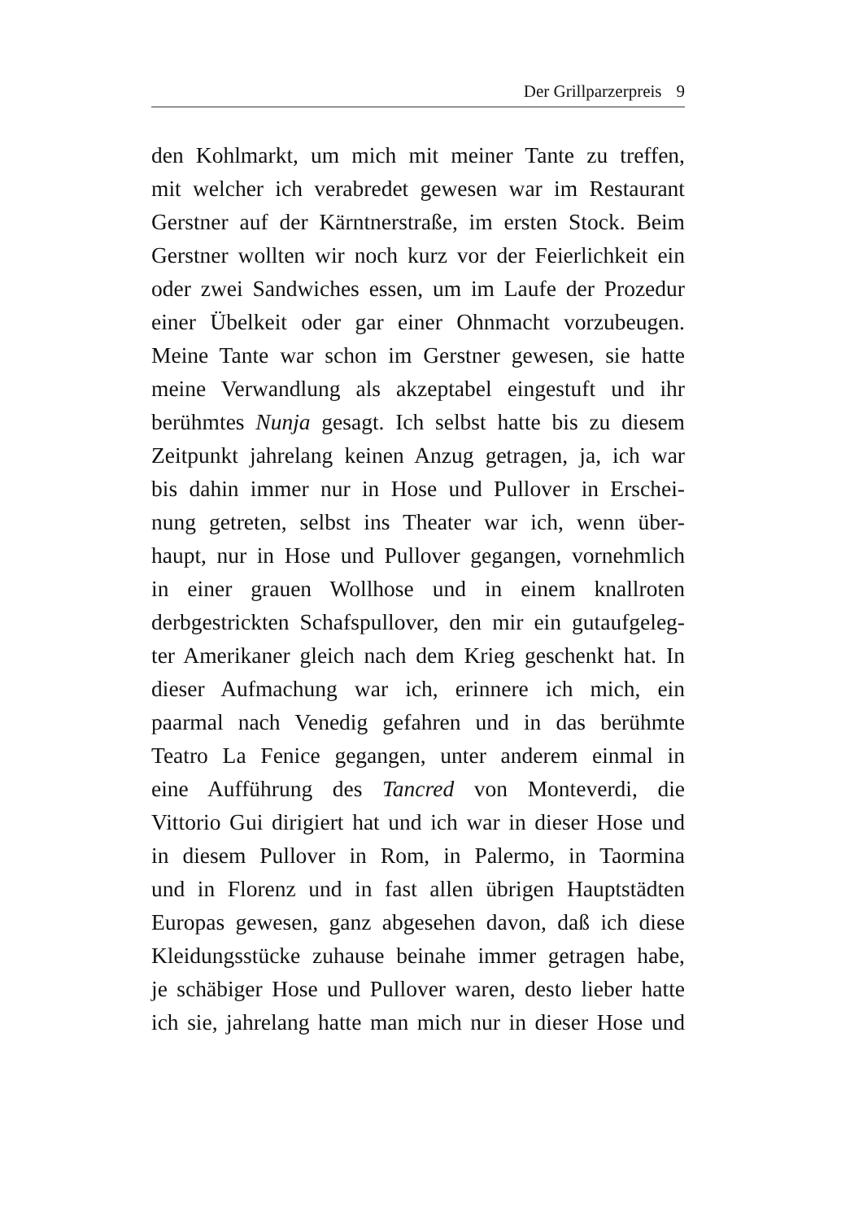Der Grillparzerpreis 9
den Kohlmarkt, um mich mit meiner Tante zu treffen,
mit welcher ich verabredet gewesen war im Restaurant
Gerstner auf der Kärntnerstraße, im ersten Stock. Beim
Gerstner wollten wir noch kurz vor der Feierlichkeit ein
oder zwei Sandwiches essen, um im Laufe der Prozedur
einer Übelkeit oder gar einer Ohnmacht vorzubeugen.
Meine Tante war schon im Gerstner gewesen, sie hatte
meine Verwandlung als akzeptabel eingestuft und ihr
berühmtes Nunja gesagt. Ich selbst hatte bis zu diesem
Zeitpunkt jahrelang keinen Anzug getragen, ja, ich war
bis dahin immer nur in Hose und Pullover in Erschei-
nung getreten, selbst ins Theater war ich, wenn über-
haupt, nur in Hose und Pullover gegangen, vornehmlich
in einer grauen Wollhose und in einem knallroten
derbgestrickten Schafspullover, den mir ein gutaufgeleg-
ter Amerikaner gleich nach dem Krieg geschenkt hat. In
dieser Aufmachung war ich, erinnere ich mich, ein
paarmal nach Venedig gefahren und in das berühmte
Teatro La Fenice gegangen, unter anderem einmal in
eine Aufführung des Tancred von Monteverdi, die
Vittorio Gui dirigiert hat und ich war in dieser Hose und
in diesem Pullover in Rom, in Palermo, in Taormina
und in Florenz und in fast allen übrigen Hauptstädten
Europas gewesen, ganz abgesehen davon, daß ich diese
Kleidungsstücke zuhause beinahe immer getragen habe,
je schäbiger Hose und Pullover waren, desto lieber hatte
ich sie, jahrelang hatte man mich nur in dieser Hose und